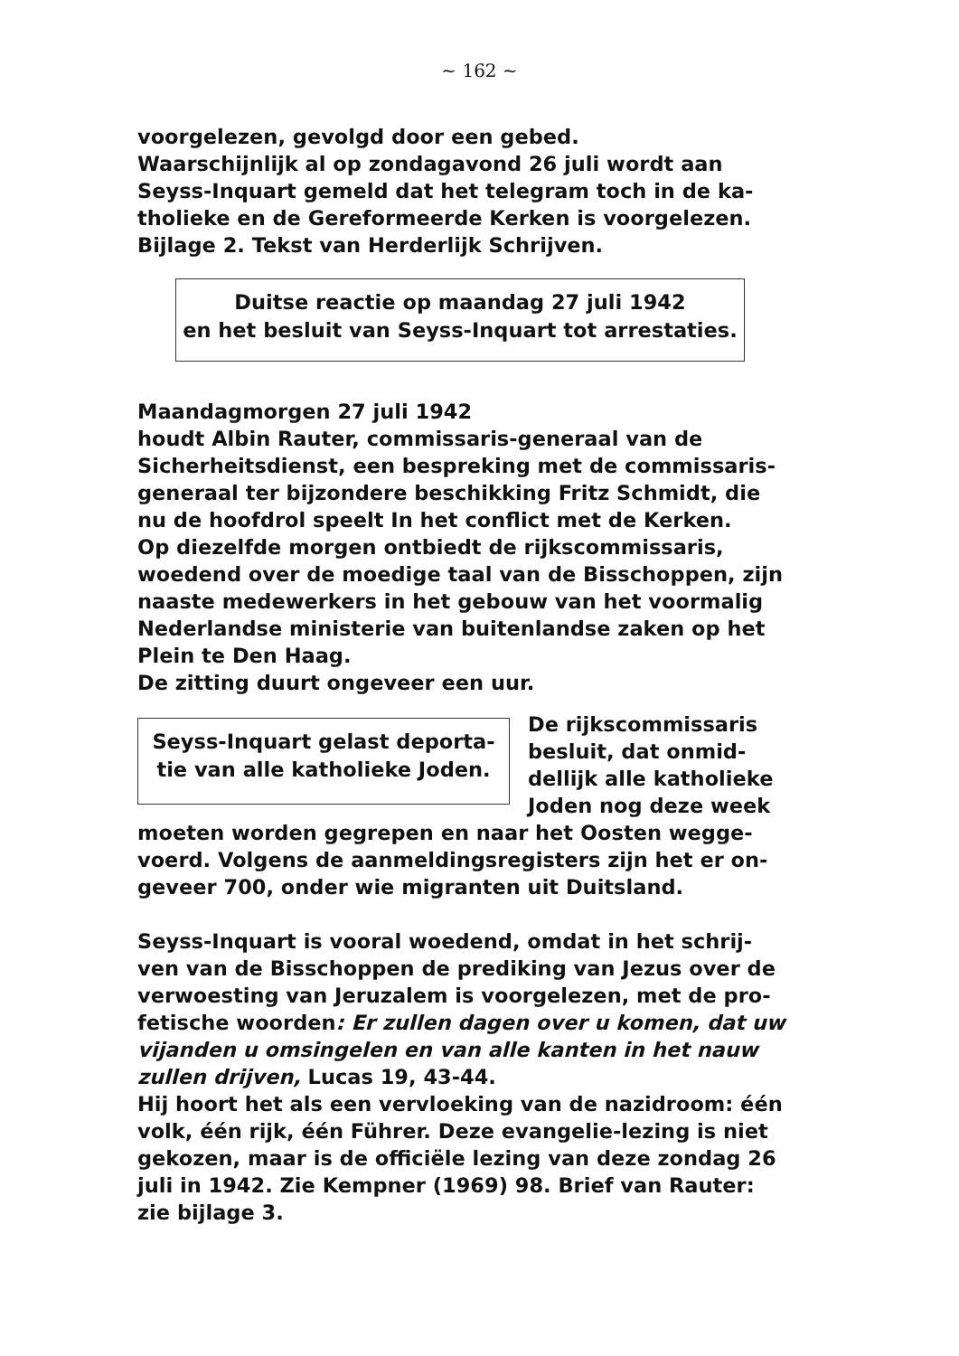~ 162 ~
voorgelezen, gevolgd door een gebed.
Waarschijnlijk al op zondagavond 26 juli wordt aan Seyss-Inquart gemeld dat het telegram toch in de ka-tholieke en de Gereformeerde Kerken is voorgelezen.
Bijlage 2. Tekst van Herderlijk Schrijven.
Duitse reactie op maandag 27 juli 1942
en het besluit van Seyss-Inquart tot arrestaties.
Maandagmorgen 27 juli 1942
houdt Albin Rauter, commissaris-generaal van de Sicherheitsdienst, een bespreking met de commissaris-generaal ter bijzondere beschikking Fritz Schmidt, die nu de hoofdrol speelt In het conflict met de Kerken.
Op diezelfde morgen ontbiedt de rijkscommissaris, woedend over de moedige taal van de Bisschoppen, zijn naaste medewerkers in het gebouw van het voormalig Nederlandse ministerie van buitenlandse zaken op het Plein te Den Haag.
De zitting duurt ongeveer een uur.
Seyss-Inquart gelast deporta-
tie van alle katholieke Joden.
De rijkscommissaris besluit, dat onmid-dellijk alle katholieke Joden nog deze week moeten worden gegrepen en naar het Oosten wegge-voerd. Volgens de aanmeldingsregisters zijn het er on-geveer 700, onder wie migranten uit Duitsland.
Seyss-Inquart is vooral woedend, omdat in het schrij-ven van de Bisschoppen de prediking van Jezus over de verwoesting van Jeruzalem is voorgelezen, met de pro-fetische woorden: Er zullen dagen over u komen, dat uw vijanden u omsingelen en van alle kanten in het nauw zullen drijven, Lucas 19, 43-44.
Hij hoort het als een vervloeking van de nazidroom: één volk, één rijk, één Führer. Deze evangelie-lezing is niet gekozen, maar is de officiële lezing van deze zondag 26 juli in 1942. Zie Kempner (1969) 98. Brief van Rauter: zie bijlage 3.